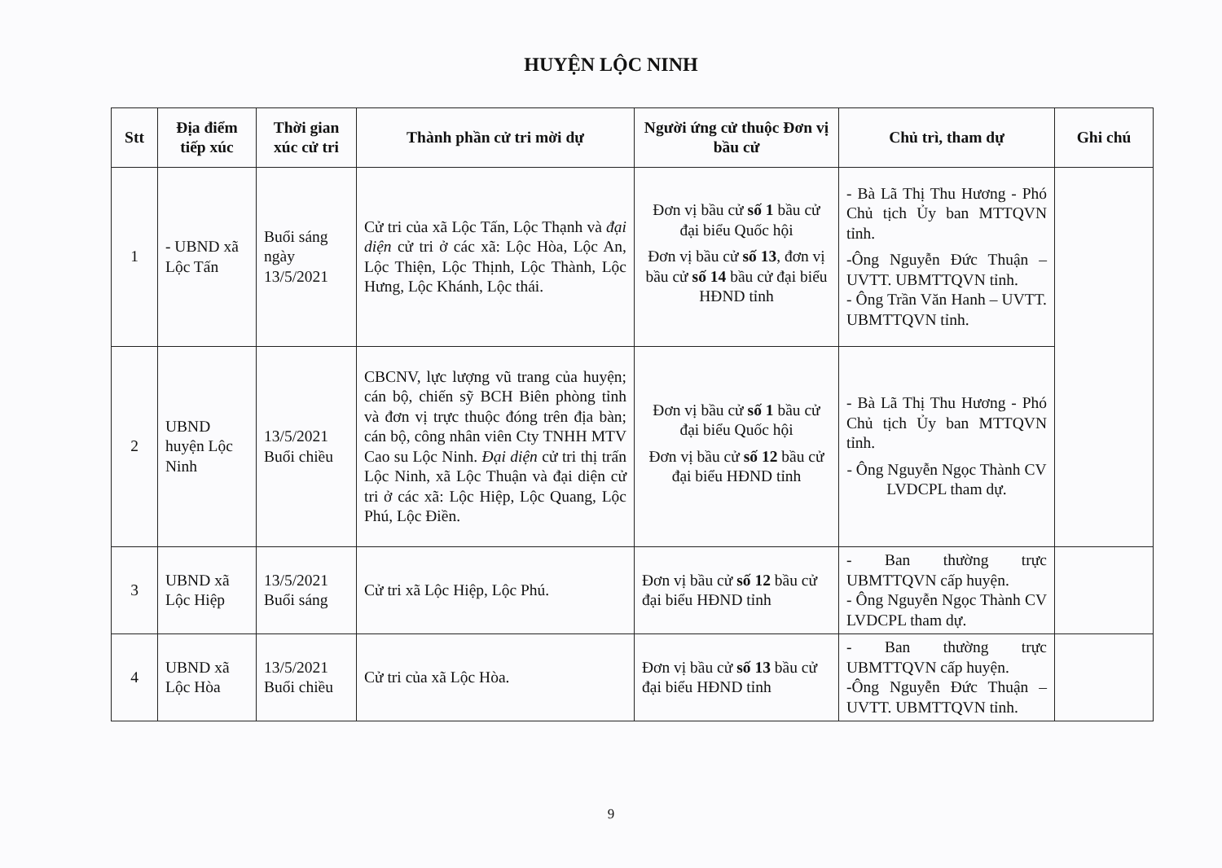HUYỆN LỘC NINH
| Stt | Địa điểm tiếp xúc | Thời gian xúc cử tri | Thành phần cử tri mời dự | Người ứng cử thuộc Đơn vị bầu cử | Chủ trì, tham dự | Ghi chú |
| --- | --- | --- | --- | --- | --- | --- |
| 1 | - UBND xã Lộc Tấn | Buổi sáng ngày 13/5/2021 | Cử tri của xã Lộc Tấn, Lộc Thạnh và đại diện cử tri ở các xã: Lộc Hòa, Lộc An, Lộc Thiện, Lộc Thịnh, Lộc Thành, Lộc Hưng, Lộc Khánh, Lộc thái. | Đơn vị bầu cử số 1 bầu cử đại biểu Quốc hội Đơn vị bầu cử số 13 , đơn vị bầu cử số 14 bầu cử đại biểu HĐND tỉnh | - Bà Lã Thị Thu Hương - Phó Chủ tịch Ủy ban MTTQVN tỉnh. -Ông Nguyễn Đức Thuận – UVTT. UBMTTQVN tỉnh. - Ông Trần Văn Hanh – UVTT. UBMTTQVN tỉnh. | |
| 2 | UBND huyện Lộc Ninh | 13/5/2021 Buổi chiều | CBCNV, lực lượng vũ trang của huyện; cán bộ, chiến sỹ BCH Biên phòng tỉnh và đơn vị trực thuộc đóng trên địa bàn; cán bộ, công nhân viên Cty TNHH MTV Cao su Lộc Ninh. Đại diện cử tri thị trấn Lộc Ninh, xã Lộc Thuận và đại diện cử tri ở các xã: Lộc Hiệp, Lộc Quang, Lộc Phú, Lộc Điền. | Đơn vị bầu cử số 1 bầu cử đại biểu Quốc hội Đơn vị bầu cử số 12 bầu cử đại biểu HĐND tỉnh | - Bà Lã Thị Thu Hương - Phó Chủ tịch Ủy ban MTTQVN tỉnh. - Ông Nguyễn Ngọc Thành CV LVDCPL tham dự. | |
| 3 | UBND xã Lộc Hiệp | 13/5/2021 Buổi sáng | Cử tri xã Lộc Hiệp, Lộc Phú. | Đơn vị bầu cử số 12 bầu cử đại biểu HĐND tỉnh | - Ban thường trực UBMTTQVN cấp huyện. - Ông Nguyễn Ngọc Thành CV LVDCPL tham dự. | |
| 4 | UBND xã Lộc Hòa | 13/5/2021 Buổi chiều | Cử tri của xã Lộc Hòa. | Đơn vị bầu cử số 13 bầu cử đại biểu HĐND tỉnh | - Ban thường trực UBMTTQVN cấp huyện. -Ông Nguyễn Đức Thuận – UVTT. UBMTTQVN tỉnh. | |
9